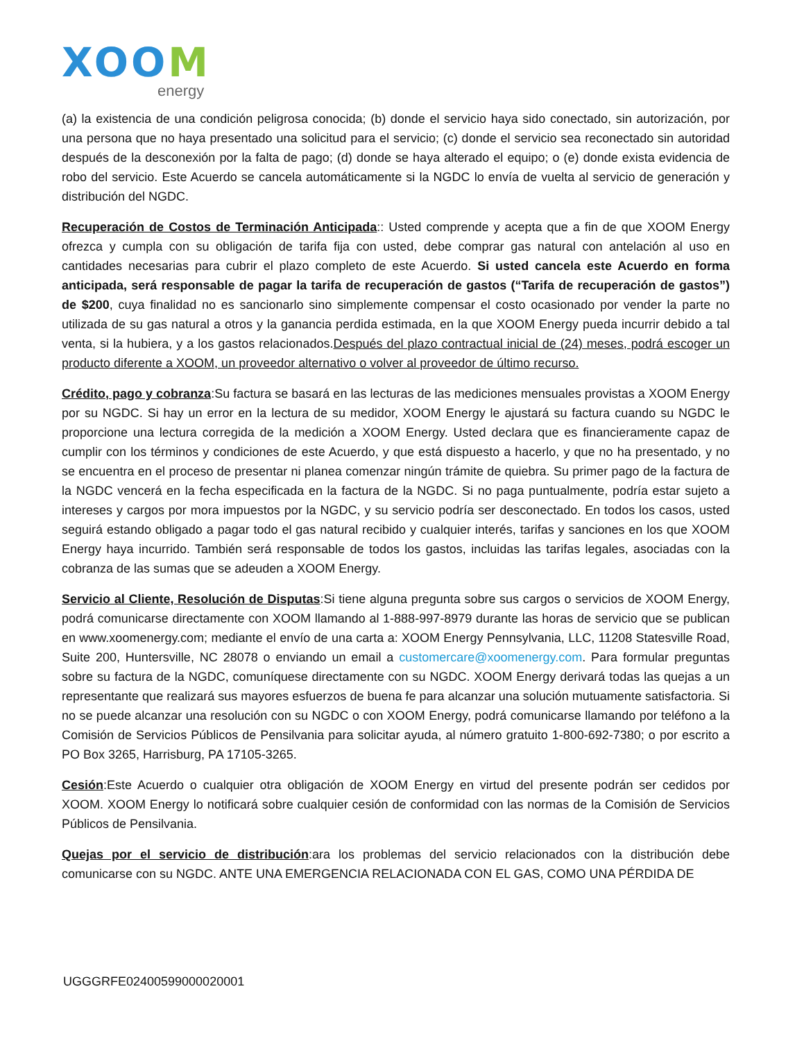XOOM
energy
(a) la existencia de una condición peligrosa conocida; (b) donde el servicio haya sido conectado, sin autorización, por una persona que no haya presentado una solicitud para el servicio; (c) donde el servicio sea reconectado sin autoridad después de la desconexión por la falta de pago; (d) donde se haya alterado el equipo; o (e) donde exista evidencia de robo del servicio. Este Acuerdo se cancela automáticamente si la NGDC lo envía de vuelta al servicio de generación y distribución del NGDC.
Recuperación de Costos de Terminación Anticipada:: Usted comprende y acepta que a fin de que XOOM Energy ofrezca y cumpla con su obligación de tarifa fija con usted, debe comprar gas natural con antelación al uso en cantidades necesarias para cubrir el plazo completo de este Acuerdo. Si usted cancela este Acuerdo en forma anticipada, será responsable de pagar la tarifa de recuperación de gastos (“Tarifa de recuperación de gastos”) de $200, cuya finalidad no es sancionarlo sino simplemente compensar el costo ocasionado por vender la parte no utilizada de su gas natural a otros y la ganancia perdida estimada, en la que XOOM Energy pueda incurrir debido a tal venta, si la hubiera, y a los gastos relacionados.Después del plazo contractual inicial de (24) meses, podrá escoger un producto diferente a XOOM, un proveedor alternativo o volver al proveedor de último recurso.
Crédito, pago y cobranza:Su factura se basará en las lecturas de las mediciones mensuales provistas a XOOM Energy por su NGDC. Si hay un error en la lectura de su medidor, XOOM Energy le ajustará su factura cuando su NGDC le proporcione una lectura corregida de la medición a XOOM Energy. Usted declara que es financieramente capaz de cumplir con los términos y condiciones de este Acuerdo, y que está dispuesto a hacerlo, y que no ha presentado, y no se encuentra en el proceso de presentar ni planea comenzar ningún trámite de quiebra. Su primer pago de la factura de la NGDC vencerá en la fecha especificada en la factura de la NGDC. Si no paga puntualmente, podría estar sujeto a intereses y cargos por mora impuestos por la NGDC, y su servicio podría ser desconectado. En todos los casos, usted seguirá estando obligado a pagar todo el gas natural recibido y cualquier interés, tarifas y sanciones en los que XOOM Energy haya incurrido. También será responsable de todos los gastos, incluidas las tarifas legales, asociadas con la cobranza de las sumas que se adeuden a XOOM Energy.
Servicio al Cliente, Resolución de Disputas:Si tiene alguna pregunta sobre sus cargos o servicios de XOOM Energy, podrá comunicarse directamente con XOOM llamando al 1-888-997-8979 durante las horas de servicio que se publican en www.xoomenergy.com; mediante el envío de una carta a: XOOM Energy Pennsylvania, LLC, 11208 Statesville Road, Suite 200, Huntersville, NC 28078 o enviando un email a customercare@xoomenergy.com. Para formular preguntas sobre su factura de la NGDC, comuníquese directamente con su NGDC. XOOM Energy derivará todas las quejas a un representante que realizará sus mayores esfuerzos de buena fe para alcanzar una solución mutuamente satisfactoria. Si no se puede alcanzar una resolución con su NGDC o con XOOM Energy, podrá comunicarse llamando por teléfono a la Comisión de Servicios Públicos de Pensilvania para solicitar ayuda, al número gratuito 1-800-692-7380; o por escrito a PO Box 3265, Harrisburg, PA 17105-3265.
Cesión:Este Acuerdo o cualquier otra obligación de XOOM Energy en virtud del presente podrán ser cedidos por XOOM. XOOM Energy lo notificará sobre cualquier cesión de conformidad con las normas de la Comisión de Servicios Públicos de Pensilvania.
Quejas por el servicio de distribución:ara los problemas del servicio relacionados con la distribución debe comunicarse con su NGDC. ANTE UNA EMERGENCIA RELACIONADA CON EL GAS, COMO UNA PÉRDIDA DE
UGGGRFE02400599000020001